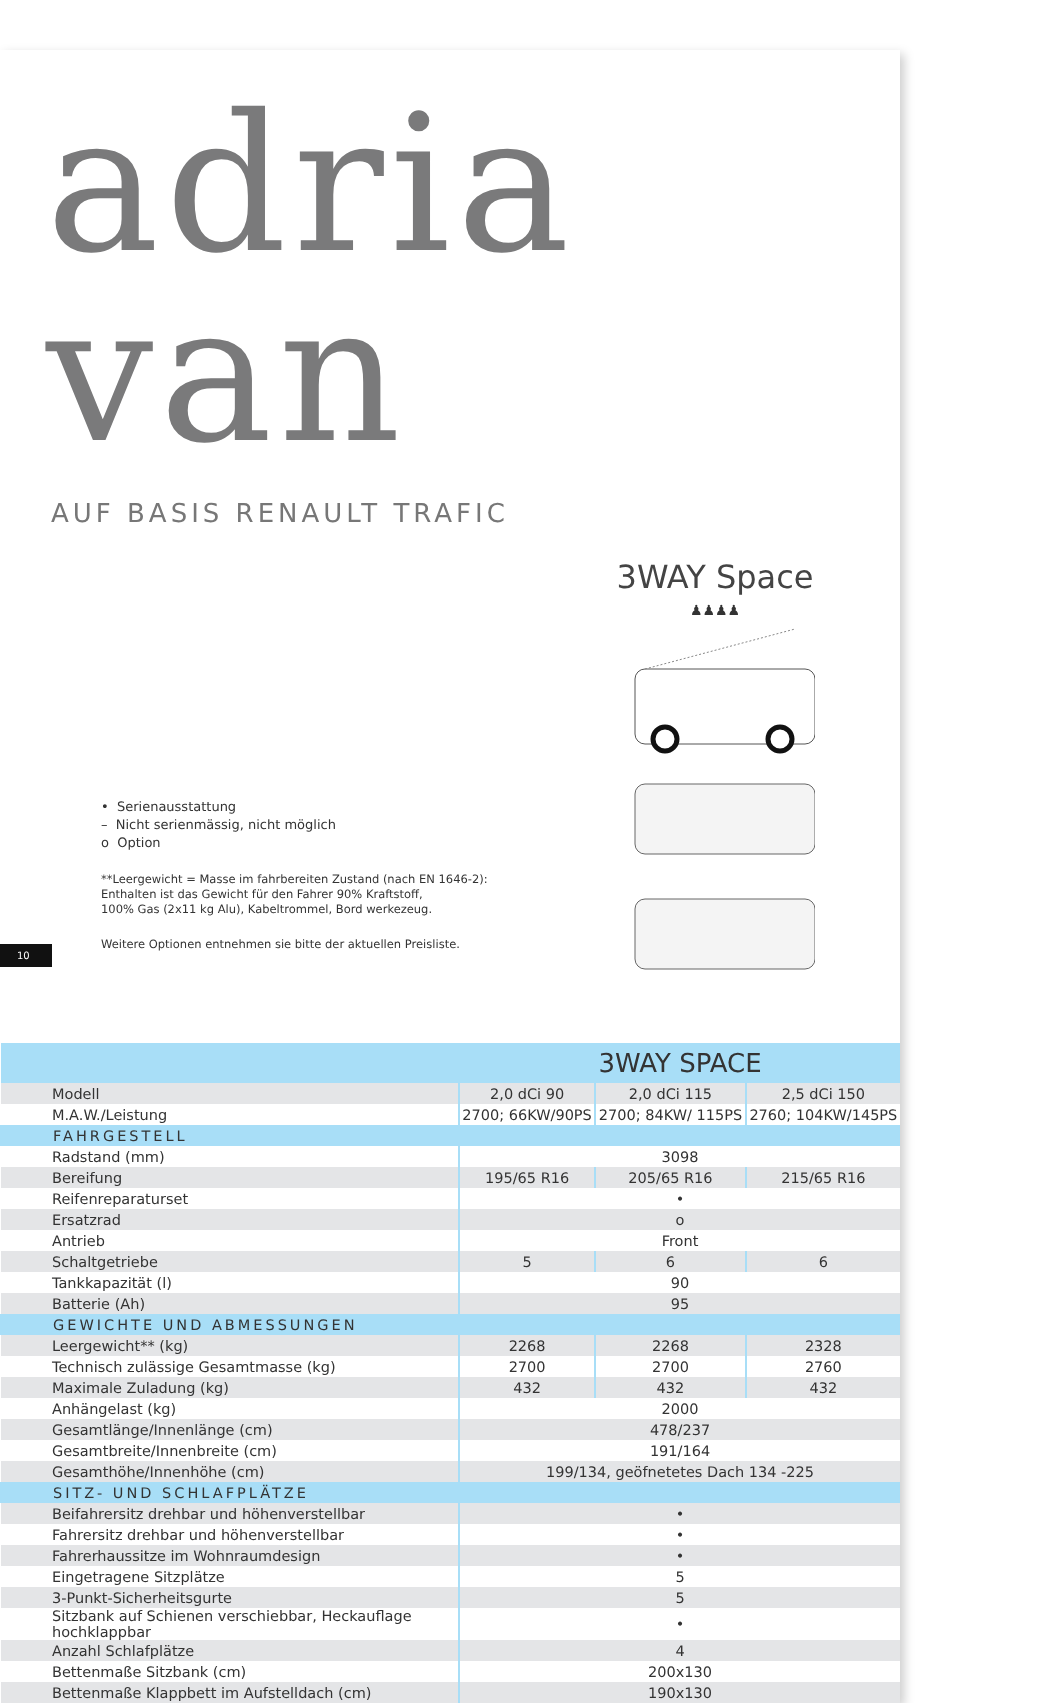adria van
AUF BASIS RENAULT TRAFIC
• Serienausstattung
– Nicht serienmässig, nicht möglich
o Option
**Leergewicht = Masse im fahrbereiten Zustand (nach EN 1646-2):
Enthalten ist das Gewicht für den Fahrer 90% Kraftstoff,
100% Gas (2x11 kg Alu), Kabeltrommel, Bord werkezeug.
Weitere Optionen entnehmen sie bitte der aktuellen Preisliste.
10
3WAY Space
♟♟♟♟
| | 3WAY SPACE | | |
| Modell | 2,0 dCi 90 | 2,0 dCi 115 | 2,5 dCi 150 |
| M.A.W./Leistung | 2700; 66KW/90PS | 2700; 84KW/ 115PS | 2760; 104KW/145PS |
| FAHRGESTELL | | | |
| Radstand (mm) | 3098 | | |
| Bereifung | 195/65 R16 | 205/65 R16 | 215/65 R16 |
| Reifenreparaturset | • | | |
| Ersatzrad | o | | |
| Antrieb | Front | | |
| Schaltgetriebe | 5 | 6 | 6 |
| Tankkapazität (l) | 90 | | |
| Batterie (Ah) | 95 | | |
| GEWICHTE UND ABMESSUNGEN | | | |
| Leergewicht** (kg) | 2268 | 2268 | 2328 |
| Technisch zulässige Gesamtmasse (kg) | 2700 | 2700 | 2760 |
| Maximale Zuladung (kg) | 432 | 432 | 432 |
| Anhängelast (kg) | 2000 | | |
| Gesamtlänge/Innenlänge (cm) | 478/237 | | |
| Gesamtbreite/Innenbreite (cm) | 191/164 | | |
| Gesamthöhe/Innenhöhe (cm) | 199/134, geöfnetetes Dach 134 -225 | | |
| SITZ- UND SCHLAFPLÄTZE | | | |
| Beifahrersitz drehbar und höhenverstellbar | • | | |
| Fahrersitz drehbar und höhenverstellbar | • | | |
| Fahrerhaussitze im Wohnraumdesign | • | | |
| Eingetragene Sitzplätze | 5 | | |
| 3-Punkt-Sicherheitsgurte | 5 | | |
| Sitzbank auf Schienen verschiebbar, Heckauflage hochklappbar | • | | |
| Anzahl Schlafplätze | 4 | | |
| Bettenmaße Sitzbank (cm) | 200x130 | | |
| Bettenmaße Klappbett im Aufstelldach (cm) | 190x130 | | |